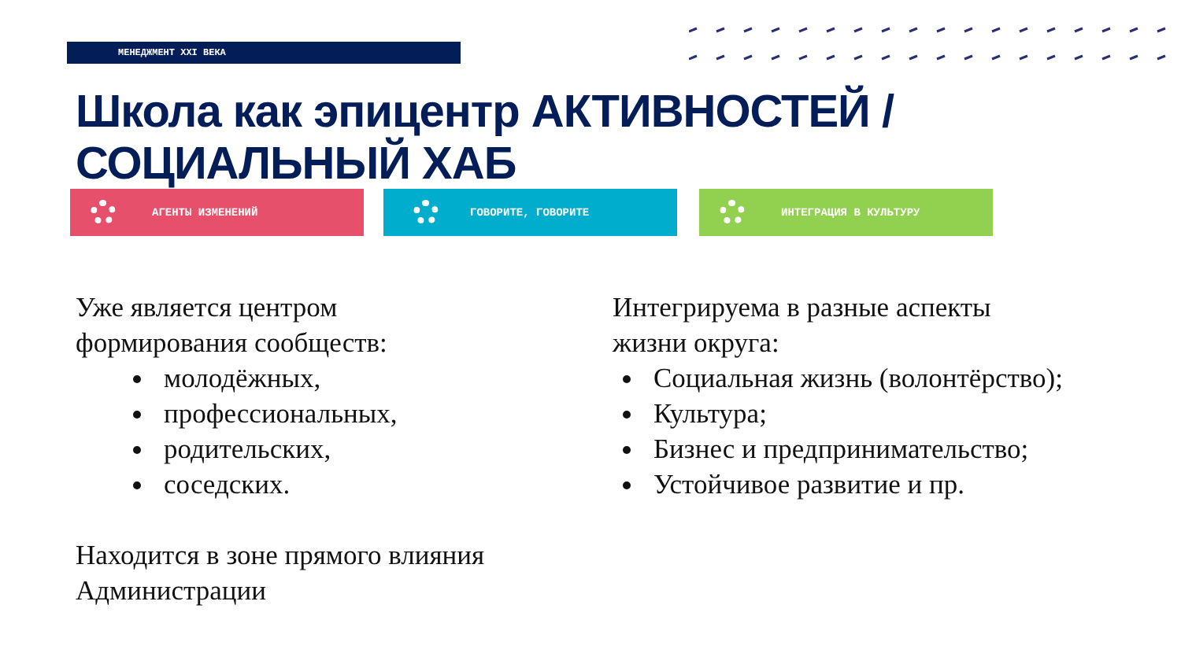МЕНЕДЖМЕНТ XXI ВЕКА
Школа как эпицентр АКТИВНОСТЕЙ /
СОЦИАЛЬНЫЙ ХАБ
АГЕНТЫ ИЗМЕНЕНИЙ ГОВОРИТЕ, ГОВОРИТЕ ИНТЕГРАЦИЯ В КУЛЬТУРУ
Уже является центром
формирования сообществ:
молодёжных,
профессиональных,
родительских,
соседских.
Находится в зоне прямого влияния
Администрации
Интегрируема в разные аспекты
жизни округа:
Социальная жизнь (волонтёрство);
Культура;
Бизнес и предпринимательство;
Устойчивое развитие и пр.